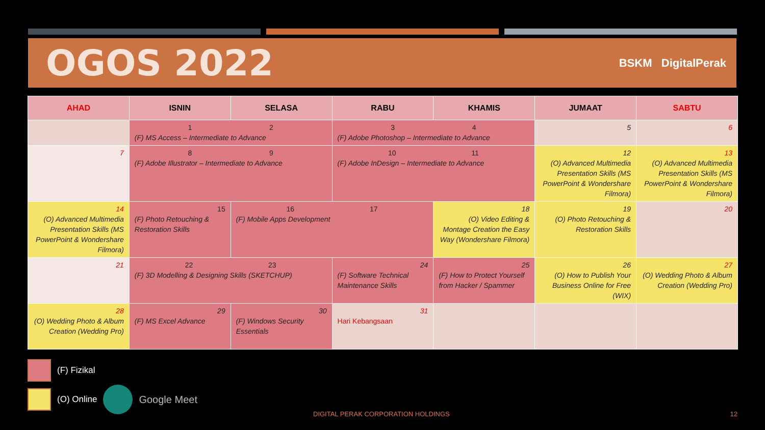OGOS 2022
BSKM DigitalPerak
| AHAD | ISNIN | SELASA | RABU | KHAMIS | JUMAAT | SABTU |
| --- | --- | --- | --- | --- | --- | --- |
| | 1 2 (F) MS Access – Intermediate to Advance | | 3 4 (F) Adobe Photoshop – Intermediate to Advance | | 5 | 6 |
| 7 | 8 9 (F) Adobe Illustrator – Intermediate to Advance | | 10 11 (F) Adobe InDesign – Intermediate to Advance | | 12 (O) Advanced Multimedia Presentation Skills (MS PowerPoint & Wondershare Filmora) | 13 (O) Advanced Multimedia Presentation Skills (MS PowerPoint & Wondershare Filmora) |
| 14 (O) Advanced Multimedia Presentation Skills (MS PowerPoint & Wondershare Filmora) | 15 (F) Photo Retouching & Restoration Skills | 16 17 (F) Mobile Apps Development | | 18 (O) Video Editing & Montage Creation the Easy Way (Wondershare Filmora) | 19 (O) Photo Retouching & Restoration Skills | 20 |
| 21 | 22 23 (F) 3D Modelling & Designing Skills (SKETCHUP) | | 24 (F) Software Technical Maintenance Skills | 25 (F) How to Protect Yourself from Hacker / Spammer | 26 (O) How to Publish Your Business Online for Free (WIX) | 27 (O) Wedding Photo & Album Creation (Wedding Pro) |
| 28 (O) Wedding Photo & Album Creation (Wedding Pro) | 29 (F) MS Excel Advance | 30 (F) Windows Security Essentials | 31 Hari Kebangsaan | | | |
(F) Fizikal
(O) Online Google Meet
DIGITAL PERAK CORPORATION HOLDINGS
12